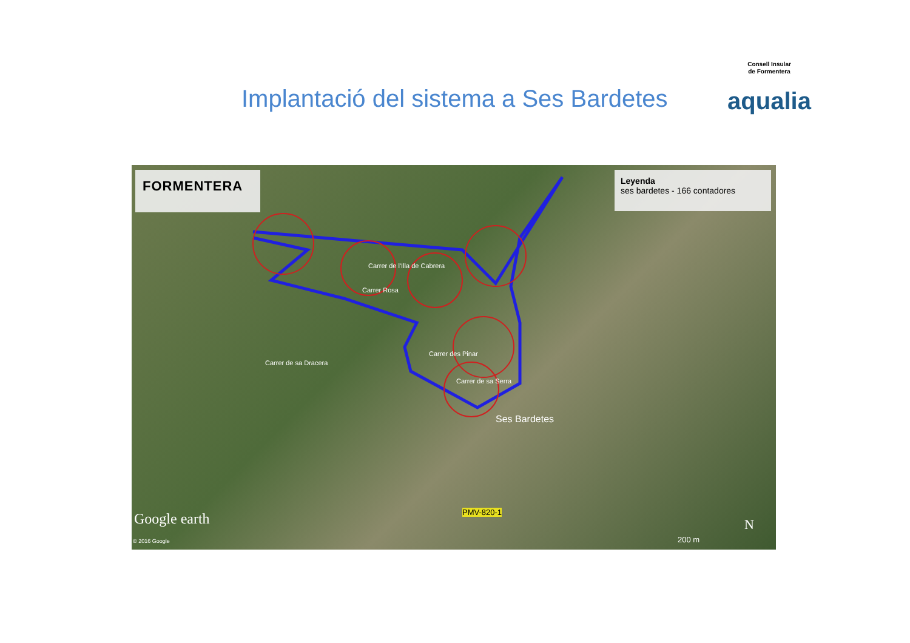Implantació del sistema a Ses Bardetes
Consell Insular
de Formentera
aqualia
FORMENTERA
Leyenda
ses bardetes - 166 contadores
Ses Bardetes
Carrer des Pinar
Carrer de sa Serra
Carrer de sa Dracera
Carrer Rosa
Carrer de l'Illa de Cabrera
PMV-820-1
Google earth
© 2016 Google 200 m
N